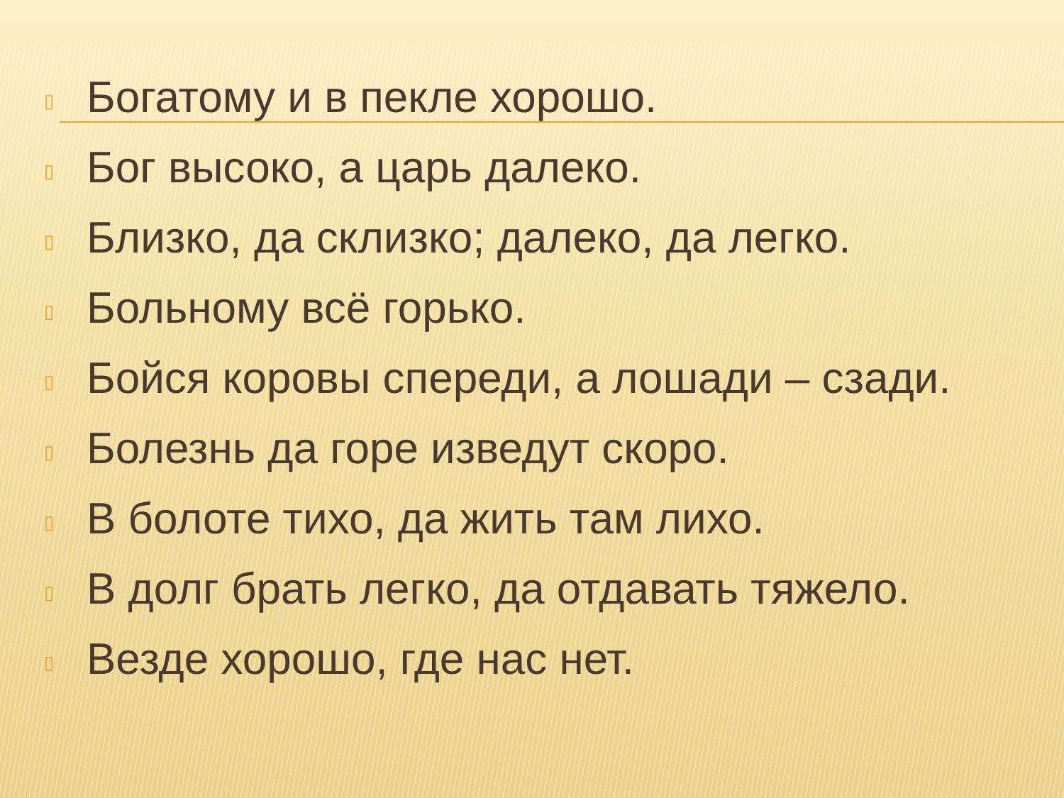▯ Богатому и в пекле хорошо.
▯ Бог высоко, а царь далеко.
▯ Близко, да склизко; далеко, да легко.
▯ Больному всё горько.
▯ Бойся коровы спереди, а лошади – сзади.
▯ Болезнь да горе изведут скоро.
▯ В болоте тихо, да жить там лихо.
▯ В долг брать легко, да отдавать тяжело.
▯ Везде хорошо, где нас нет.